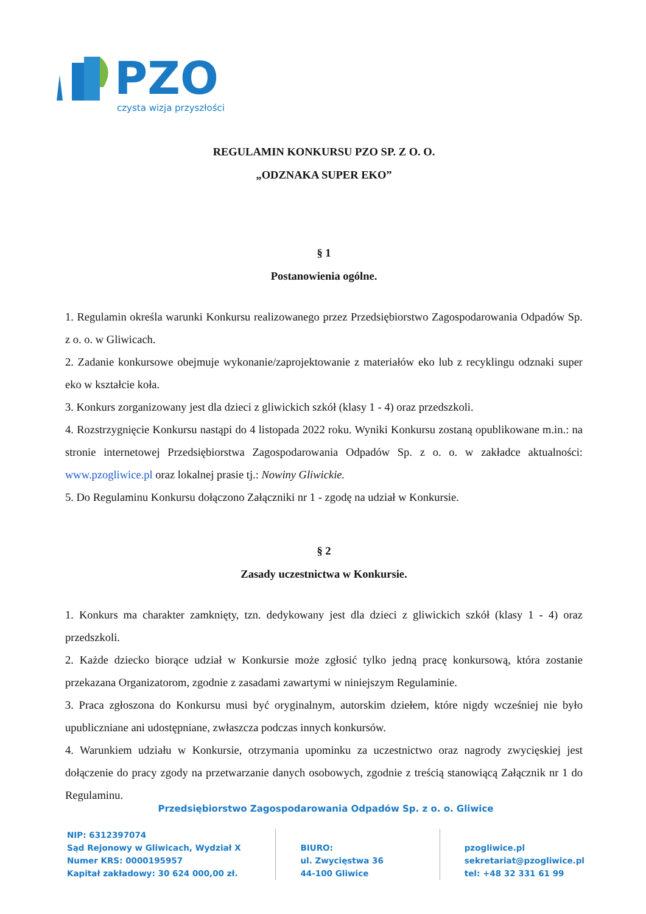PZO
czysta wizja przyszłości
REGULAMIN KONKURSU PZO SP. Z O. O.
„ODZNAKA SUPER EKO”
§ 1
Postanowienia ogólne.
1. Regulamin określa warunki Konkursu realizowanego przez Przedsiębiorstwo Zagospodarowania Odpadów Sp. z o. o. w Gliwicach.
2. Zadanie konkursowe obejmuje wykonanie/zaprojektowanie z materiałów eko lub z recyklingu odznaki super eko w kształcie koła.
3. Konkurs zorganizowany jest dla dzieci z gliwickich szkół (klasy 1 - 4) oraz przedszkoli.
4. Rozstrzygnięcie Konkursu nastąpi do 4 listopada 2022 roku. Wyniki Konkursu zostaną opublikowane m.in.: na stronie internetowej Przedsiębiorstwa Zagospodarowania Odpadów Sp. z o. o. w zakładce aktualności: www.pzogliwice.pl oraz lokalnej prasie tj.: Nowiny Gliwickie.
5. Do Regulaminu Konkursu dołączono Załączniki nr 1 - zgodę na udział w Konkursie.
§ 2
Zasady uczestnictwa w Konkursie.
1. Konkurs ma charakter zamknięty, tzn. dedykowany jest dla dzieci z gliwickich szkół (klasy 1 - 4) oraz przedszkoli.
2. Każde dziecko biorące udział w Konkursie może zgłosić tylko jedną pracę konkursową, która zostanie przekazana Organizatorom, zgodnie z zasadami zawartymi w niniejszym Regulaminie.
3. Praca zgłoszona do Konkursu musi być oryginalnym, autorskim dziełem, które nigdy wcześniej nie było upubliczniane ani udostępniane, zwłaszcza podczas innych konkursów.
4. Warunkiem udziału w Konkursie, otrzymania upominku za uczestnictwo oraz nagrody zwycięskiej jest dołączenie do pracy zgody na przetwarzanie danych osobowych, zgodnie z treścią stanowiącą Załącznik nr 1 do Regulaminu.
Przedsiębiorstwo Zagospodarowania Odpadów Sp. z o. o. Gliwice
NIP: 6312397074
Sąd Rejonowy w Gliwicach, Wydział X
Numer KRS: 0000195957
Kapitał zakładowy: 30 624 000,00 zł.
BIURO:
ul. Zwycięstwa 36
44-100 Gliwice
pzogliwice.pl
sekretariat@pzogliwice.pl
tel: +48 32 331 61 99